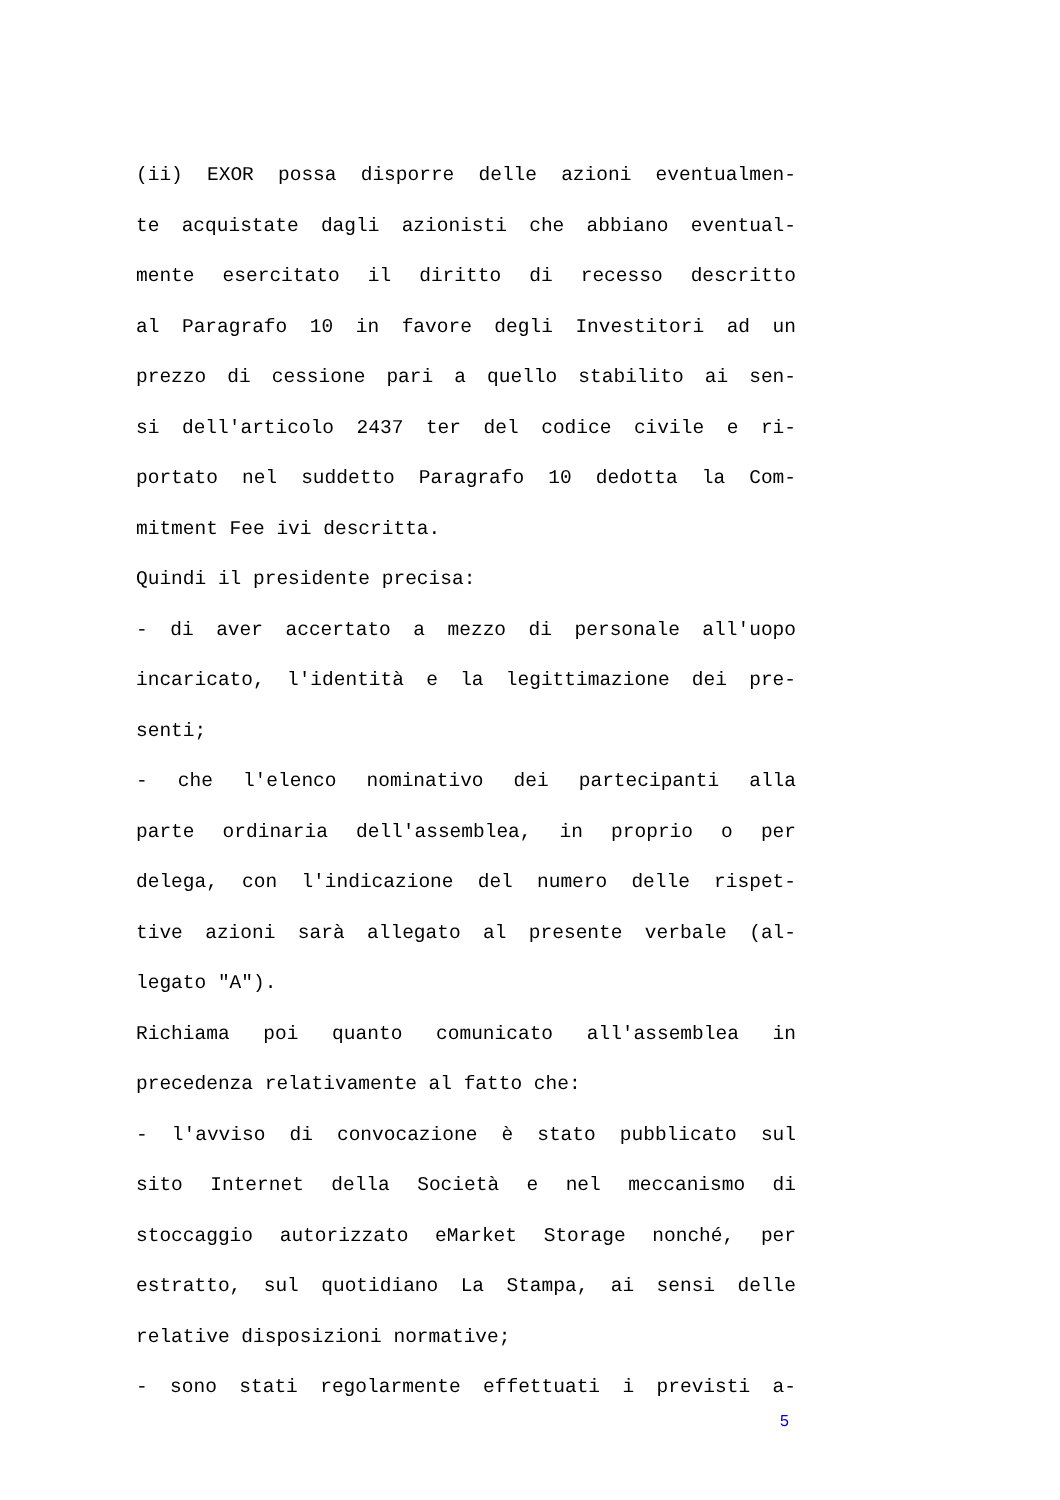(ii) EXOR possa disporre delle azioni eventualmen-
te acquistate dagli azionisti che abbiano eventual-
mente esercitato il diritto di recesso descritto
al Paragrafo 10 in favore degli Investitori ad un
prezzo di cessione pari a quello stabilito ai sen-
si dell'articolo 2437 ter del codice civile e ri-
portato nel suddetto Paragrafo 10 dedotta la Com-
mitment Fee ivi descritta.
Quindi il presidente precisa:
- di aver accertato a mezzo di personale all'uopo
incaricato, l'identità e la legittimazione dei pre-
senti;
- che l'elenco nominativo dei partecipanti alla
parte ordinaria dell'assemblea, in proprio o per
delega, con l'indicazione del numero delle rispet-
tive azioni sarà allegato al presente verbale (al-
legato "A").
Richiama poi quanto comunicato all'assemblea in
precedenza relativamente al fatto che:
- l'avviso di convocazione è stato pubblicato sul
sito Internet della Società e nel meccanismo di
stoccaggio autorizzato eMarket Storage nonché, per
estratto, sul quotidiano La Stampa, ai sensi delle
relative disposizioni normative;
- sono stati regolarmente effettuati i previsti a-
5